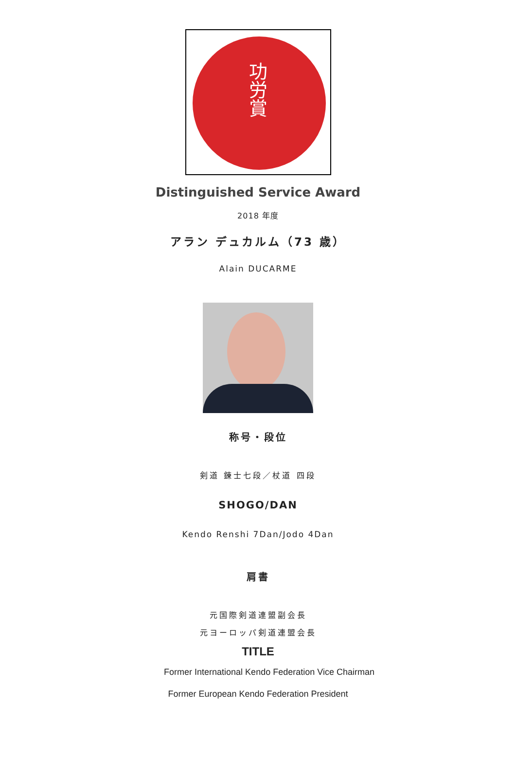功労賞
Distinguished Service Award
2018 年度
アラン デュカルム（73 歳）
Alain DUCARME
称号・段位
剣道 錬士七段／杖道 四段
SHOGO/DAN
Kendo Renshi 7Dan/Jodo 4Dan
肩書
元国際剣道連盟副会長
元ヨーロッパ剣道連盟会長
TITLE
Former International Kendo Federation Vice Chairman
Former European Kendo Federation President